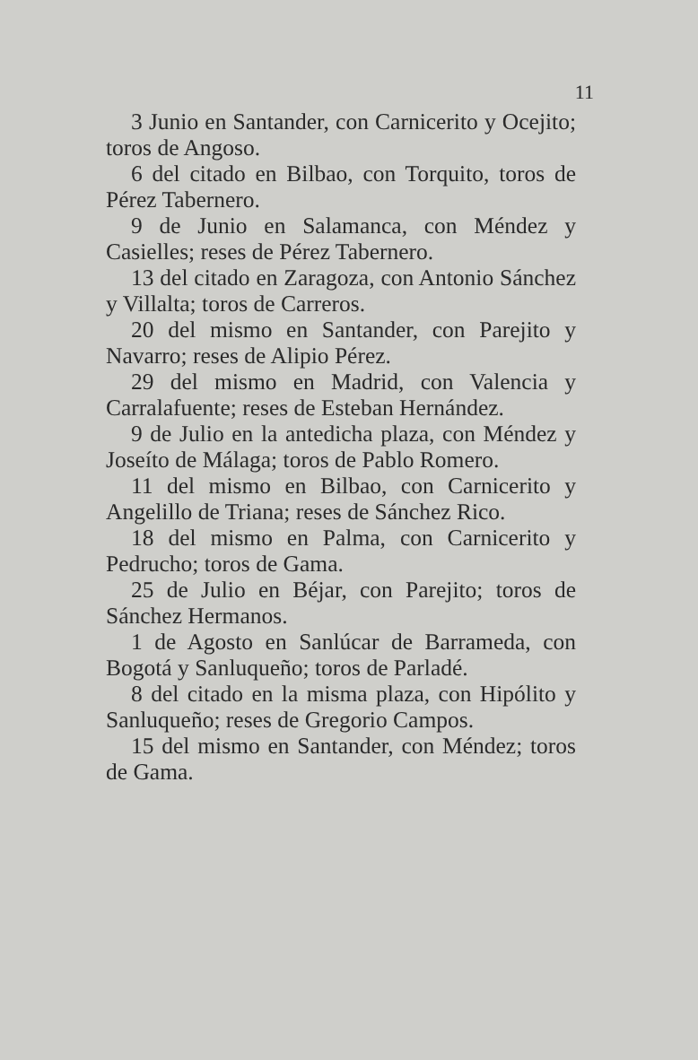11
3 Junio en Santander, con Carnicerito y Ocejito; toros de Angoso.
6 del citado en Bilbao, con Torquito, toros de Pérez Tabernero.
9 de Junio en Salamanca, con Méndez y Casielles; reses de Pérez Tabernero.
13 del citado en Zaragoza, con Antonio Sánchez y Villalta; toros de Carreros.
20 del mismo en Santander, con Parejito y Navarro; reses de Alipio Pérez.
29 del mismo en Madrid, con Valencia y Carralafuente; reses de Esteban Hernández.
9 de Julio en la antedicha plaza, con Méndez y Joseíto de Málaga; toros de Pablo Romero.
11 del mismo en Bilbao, con Carnicerito y Angelillo de Triana; reses de Sánchez Rico.
18 del mismo en Palma, con Carnicerito y Pedrucho; toros de Gama.
25 de Julio en Béjar, con Parejito; toros de Sánchez Hermanos.
1 de Agosto en Sanlúcar de Barrameda, con Bogotá y Sanluqueño; toros de Parladé.
8 del citado en la misma plaza, con Hipólito y Sanluqueño; reses de Gregorio Campos.
15 del mismo en Santander, con Méndez; toros de Gama.